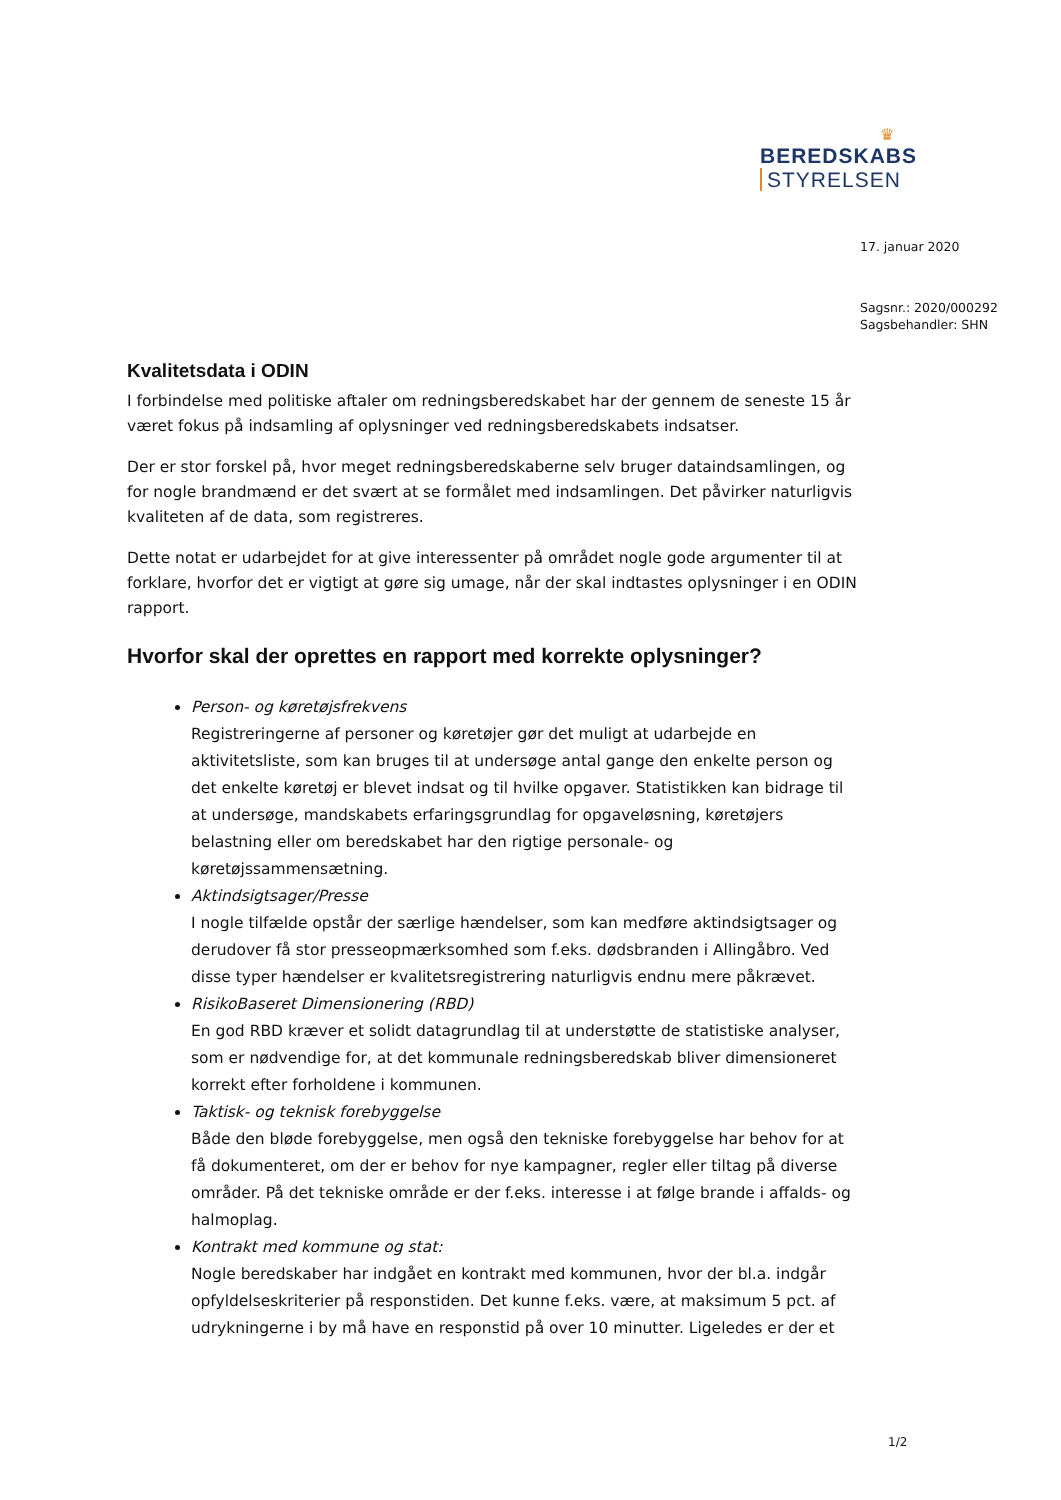♛
BEREDSKABS STYRELSEN
17. januar 2020
Sagsnr.: 2020/000292
Sagsbehandler: SHN
Kvalitetsdata i ODIN
I forbindelse med politiske aftaler om redningsberedskabet har der gennem de seneste 15 år været fokus på indsamling af oplysninger ved redningsberedskabets indsatser.
Der er stor forskel på, hvor meget redningsberedskaberne selv bruger dataindsamlingen, og for nogle brandmænd er det svært at se formålet med indsamlingen. Det påvirker naturligvis kvaliteten af de data, som registreres.
Dette notat er udarbejdet for at give interessenter på området nogle gode argumenter til at forklare, hvorfor det er vigtigt at gøre sig umage, når der skal indtastes oplysninger i en ODIN rapport.
Hvorfor skal der oprettes en rapport med korrekte oplysninger?
Person- og køretøjsfrekvens
Registreringerne af personer og køretøjer gør det muligt at udarbejde en aktivitetsliste, som kan bruges til at undersøge antal gange den enkelte person og det enkelte køretøj er blevet indsat og til hvilke opgaver. Statistikken kan bidrage til at undersøge, mandskabets erfaringsgrundlag for opgaveløsning, køretøjers belastning eller om beredskabet har den rigtige personale- og køretøjssammensætning.
Aktindsigtsager/Presse
I nogle tilfælde opstår der særlige hændelser, som kan medføre aktindsigtsager og derudover få stor presseopmærksomhed som f.eks. dødsbranden i Allingåbro. Ved disse typer hændelser er kvalitetsregistrering naturligvis endnu mere påkrævet.
RisikoBaseret Dimensionering (RBD)
En god RBD kræver et solidt datagrundlag til at understøtte de statistiske analyser, som er nødvendige for, at det kommunale redningsberedskab bliver dimensioneret korrekt efter forholdene i kommunen.
Taktisk- og teknisk forebyggelse
Både den bløde forebyggelse, men også den tekniske forebyggelse har behov for at få dokumenteret, om der er behov for nye kampagner, regler eller tiltag på diverse områder. På det tekniske område er der f.eks. interesse i at følge brande i affalds- og halmoplag.
Kontrakt med kommune og stat:
Nogle beredskaber har indgået en kontrakt med kommunen, hvor der bl.a. indgår opfyldelseskriterier på responstiden. Det kunne f.eks. være, at maksimum 5 pct. af udrykningerne i by må have en responstid på over 10 minutter. Ligeledes er der et
1/2